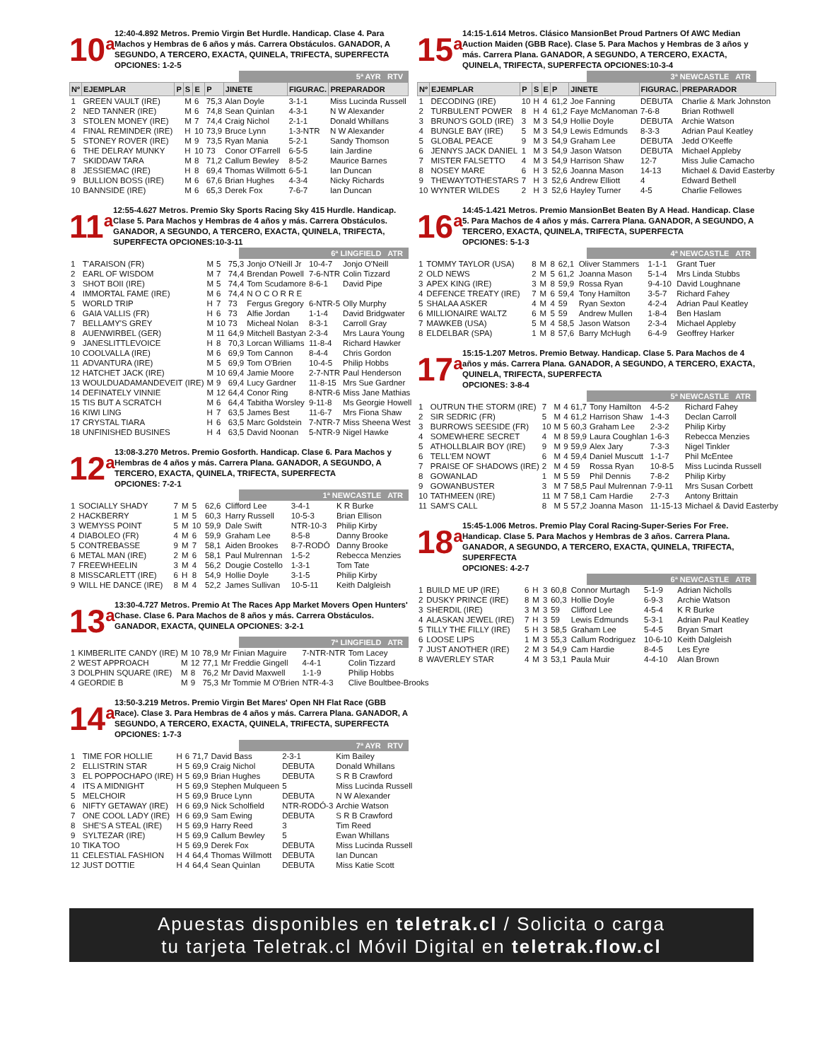10<sup>a</sup>
12:40-4.892 Metros. Premio Virgin Bet Hurdle. Handicap. Clase 4. Para Machos y Hembras de 6 años y más. Carrera Obstáculos. GANADOR, A SEGUNDO, A TERCERO, EXACTA, QUINELA, TRIFECTA, SUPERFECTA
OPCIONES: 1-2-5
5ª AYR RTV
| Nº | EJEMPLAR | P | S | E | P | JINETE | FIGURAC. | PREPARADOR |
| --- | --- | --- | --- | --- | --- | --- | --- | --- |
| 1 | GREEN VAULT (IRE) | | M | 6 | 75,3 | Alan Doyle | 3-1-1 | Miss Lucinda Russell |
| 2 | NED TANNER (IRE) | | M | 6 | 74,8 | Sean Quinlan | 4-3-1 | N W Alexander |
| 3 | STOLEN MONEY (IRE) | | M | 7 | 74,4 | Craig Nichol | 2-1-1 | Donald Whillans |
| 4 | FINAL REMINDER (IRE) | | H | 10 | 73,9 | Bruce Lynn | 1-3-NTR | N W Alexander |
| 5 | STONEY ROVER (IRE) | | M | 9 | 73,5 | Ryan Mania | 5-2-1 | Sandy Thomson |
| 6 | THE DELRAY MUNKY | | H | 10 | 73 | Conor O'Farrell | 6-5-5 | Iain Jardine |
| 7 | SKIDDAW TARA | | M | 8 | 71,2 | Callum Bewley | 8-5-2 | Maurice Barnes |
| 8 | JESSIEMAC (IRE) | | H | 8 | 69,4 | Thomas Willmott | 6-5-1 | Ian Duncan |
| 9 | BULLION BOSS (IRE) | | M | 6 | 67,6 | Brian Hughes | 4-3-4 | Nicky Richards |
| 10 | BANNSIDE (IRE) | | M | 6 | 65,3 | Derek Fox | 7-6-7 | Ian Duncan |
11<sup>a</sup>
12:55-4.627 Metros. Premio Sky Sports Racing Sky 415 Hurdle. Handicap. Clase 5. Para Machos y Hembras de 4 años y más. Carrera Obstáculos. GANADOR, A SEGUNDO, A TERCERO, EXACTA, QUINELA, TRIFECTA, SUPERFECTA OPCIONES:10-3-11
6ª LINGFIELD ATR
| 1 | T'ARAISON (FR) | M | 5 | 75,3 | Jonjo O'Neill Jr | 10-4-7 | Jonjo O'Neill |
| 2 | EARL OF WISDOM | M | 7 | 74,4 | Brendan Powell | 7-6-NTR | Colin Tizzard |
| 3 | SHOT BOII (IRE) | M | 5 | 74,4 | Tom Scudamore | 8-6-1 | David Pipe |
| 4 | IMMORTAL FAME (IRE) | M | 6 | 74,4 | N O C O R R E | | |
| 5 | WORLD TRIP | H | 7 | 73 | Fergus Gregory | 6-NTR-5 | Olly Murphy |
| 6 | GAIA VALLIS (FR) | H | 6 | 73 | Alfie Jordan | 1-1-4 | David Bridgwater |
| 7 | BELLAMY'S GREY | M | 10 | 73 | Micheal Nolan | 8-3-1 | Carroll Gray |
| 8 | AUENWIRBEL (GER) | M | 11 | 64,9 | Mitchell Bastyan | 2-3-4 | Mrs Laura Young |
| 9 | JANESLITTLEVOICE | H | 8 | 70,3 | Lorcan Williams | 11-8-4 | Richard Hawker |
| 10 | COOLVALLA (IRE) | M | 6 | 69,9 | Tom Cannon | 8-4-4 | Chris Gordon |
| 11 | ADVANTURA (IRE) | M | 5 | 69,9 | Tom O'Brien | 10-4-5 | Philip Hobbs |
| 12 | HATCHET JACK (IRE) | M | 10 | 69,4 | Jamie Moore | 2-7-NTR | Paul Henderson |
| 13 | WOULDUADAMANDEVEIT (IRE) | M | 9 | 69,4 | Lucy Gardner | 11-8-15 | Mrs Sue Gardner |
| 14 | DEFINATELY VINNIE | M | 12 | 64,4 | Conor Ring | 8-NTR-6 | Miss Jane Mathias |
| 15 | TIS BUT A SCRATCH | M | 6 | 64,4 | Tabitha Worsley | 9-11-8 | Ms Georgie Howell |
| 16 | KIWI LING | H | 7 | 63,5 | James Best | 11-6-7 | Mrs Fiona Shaw |
| 17 | CRYSTAL TIARA | H | 6 | 63,5 | Marc Goldstein | 7-NTR-7 | Miss Sheena West |
| 18 | UNFINISHED BUSINES | H | 4 | 63,5 | David Noonan | 5-NTR-9 | Nigel Hawke |
12<sup>a</sup>
13:08-3.270 Metros. Premio Gosforth. Handicap. Clase 6. Para Machos y Hembras de 4 años y más. Carrera Plana. GANADOR, A SEGUNDO, A TERCERO, EXACTA, QUINELA, TRIFECTA, SUPERFECTA
OPCIONES: 7-2-1
1ª NEWCASTLE ATR
| 1 | SOCIALLY SHADY | 7 | M | 5 | 62,6 | Clifford Lee | 3-4-1 | K R Burke |
| 2 | HACKBERRY | 1 | M | 5 | 60,3 | Harry Russell | 10-5-3 | Brian Ellison |
| 3 | WEMYSS POINT | 5 | M | 10 | 59,9 | Dale Swift | NTR-10-3 | Philip Kirby |
| 4 | DIABOLEO (FR) | 4 | M | 6 | 59,9 | Graham Lee | 8-5-8 | Danny Brooke |
| 5 | CONTREBASSE | 9 | M | 7 | 58,1 | Aiden Brookes | 8-7-RODÓ | Danny Brooke |
| 6 | METAL MAN (IRE) | 2 | M | 6 | 58,1 | Paul Mulrennan | 1-5-2 | Rebecca Menzies |
| 7 | FREEWHEELIN | 3 | M | 4 | 56,2 | Dougie Costello | 1-3-1 | Tom Tate |
| 8 | MISSCARLETT (IRE) | 6 | H | 8 | 54,9 | Hollie Doyle | 3-1-5 | Philip Kirby |
| 9 | WILL HE DANCE (IRE) | 8 | M | 4 | 52,2 | James Sullivan | 10-5-11 | Keith Dalgleish |
13<sup>a</sup>
13:30-4.727 Metros. Premio At The Races App Market Movers Open Hunters' Chase. Clase 6. Para Machos de 8 años y más. Carrera Obstáculos. GANADOR, EXACTA, QUINELA OPCIONES: 3-2-1
7ª LINGFIELD ATR
| 1 | KIMBERLITE CANDY (IRE) | M | 10 | 78,9 | Mr Finian Maguire | 7-NTR-NTR | Tom Lacey |
| 2 | WEST APPROACH | M | 12 | 77,1 | Mr Freddie Gingell | 4-4-1 | Colin Tizzard |
| 3 | DOLPHIN SQUARE (IRE) | M | 8 | 76,2 | Mr David Maxwell | 1-1-9 | Philip Hobbs |
| 4 | GEORDIE B | M | 9 | 75,3 | Mr Tommie M O'Brien | NTR-4-3 | Clive Boultbee-Brooks |
14<sup>a</sup>
13:50-3.219 Metros. Premio Virgin Bet Mares' Open NH Flat Race (GBB Race). Clase 3. Para Hembras de 4 años y más. Carrera Plana. GANADOR, A SEGUNDO, A TERCERO, EXACTA, QUINELA, TRIFECTA, SUPERFECTA
OPCIONES: 1-7-3
7ª AYR RTV
| 1 | TIME FOR HOLLIE | H | 6 | 71,7 | David Bass | 2-3-1 | Kim Bailey |
| 2 | ELLISTRIN STAR | H | 5 | 69,9 | Craig Nichol | DEBUTA | Donald Whillans |
| 3 | EL POPPOCHAPO (IRE) | H | 5 | 69,9 | Brian Hughes | DEBUTA | S R B Crawford |
| 4 | ITS A MIDNIGHT | H | 5 | 69,9 | Stephen Mulqueen | 5 | Miss Lucinda Russell |
| 5 | MELCHOIR | H | 5 | 69,9 | Bruce Lynn | DEBUTA | N W Alexander |
| 6 | NIFTY GETAWAY (IRE) | H | 6 | 69,9 | Nick Scholfield | NTR-RODÓ-3 | Archie Watson |
| 7 | ONE COOL LADY (IRE) | H | 6 | 69,9 | Sam Ewing | DEBUTA | S R B Crawford |
| 8 | SHE'S A STEAL (IRE) | H | 5 | 69,9 | Harry Reed | 3 | Tim Reed |
| 9 | SYLTEZAR (IRE) | H | 5 | 69,9 | Callum Bewley | 5 | Ewan Whillans |
| 10 | TIKA TOO | H | 5 | 69,9 | Derek Fox | DEBUTA | Miss Lucinda Russell |
| 11 | CELESTIAL FASHION | H | 4 | 64,4 | Thomas Willmott | DEBUTA | Ian Duncan |
| 12 | JUST DOTTIE | H | 4 | 64,4 | Sean Quinlan | DEBUTA | Miss Katie Scott |
15<sup>a</sup>
14:15-1.614 Metros. Clásico MansionBet Proud Partners Of AWC Median Auction Maiden (GBB Race). Clase 5. Para Machos y Hembras de 3 años y más. Carrera Plana. GANADOR, A SEGUNDO, A TERCERO, EXACTA, QUINELA, TRIFECTA, SUPERFECTA OPCIONES:10-3-4
3ª NEWCASTLE ATR
| Nº | EJEMPLAR | P | S | E | P | JINETE | FIGURAC. | PREPARADOR |
| --- | --- | --- | --- | --- | --- | --- | --- | --- |
| 1 | DECODING (IRE) | 10 | H | 4 | 61,2 | Joe Fanning | DEBUTA | Charlie & Mark Johnston |
| 2 | TURBULENT POWER | 8 | H | 4 | 61,2 | Faye McManoman | 7-6-8 | Brian Rothwell |
| 3 | BRUNO'S GOLD (IRE) | 3 | M | 3 | 54,9 | Hollie Doyle | DEBUTA | Archie Watson |
| 4 | BUNGLE BAY (IRE) | 5 | M | 3 | 54,9 | Lewis Edmunds | 8-3-3 | Adrian Paul Keatley |
| 5 | GLOBAL PEACE | 9 | M | 3 | 54,9 | Graham Lee | DEBUTA | Jedd O'Keeffe |
| 6 | JENNYS JACK DANIEL | 1 | M | 3 | 54,9 | Jason Watson | DEBUTA | Michael Appleby |
| 7 | MISTER FALSETTO | 4 | M | 3 | 54,9 | Harrison Shaw | 12-7 | Miss Julie Camacho |
| 8 | NOSEY MARE | 6 | H | 3 | 52,6 | Joanna Mason | 14-13 | Michael & David Easterby |
| 9 | THEWAYTOTHESTARS | 7 | H | 3 | 52,6 | Andrew Elliott | 4 | Edward Bethell |
| 10 | WYNTER WILDES | 2 | H | 3 | 52,6 | Hayley Turner | 4-5 | Charlie Fellowes |
16<sup>a</sup>
14:45-1.421 Metros. Premio MansionBet Beaten By A Head. Handicap. Clase 5. Para Machos de 4 años y más. Carrera Plana. GANADOR, A SEGUNDO, A TERCERO, EXACTA, QUINELA, TRIFECTA, SUPERFECTA
OPCIONES: 5-1-3
4ª NEWCASTLE ATR
| 1 | TOMMY TAYLOR (USA) | 8 | M | 8 | 62,1 | Oliver Stammers | 1-1-1 | Grant Tuer |
| 2 | OLD NEWS | 2 | M | 5 | 61,2 | Joanna Mason | 5-1-4 | Mrs Linda Stubbs |
| 3 | APEX KING (IRE) | 3 | M | 8 | 59,9 | Rossa Ryan | 9-4-10 | David Loughnane |
| 4 | DEFENCE TREATY (IRE) | 7 | M | 6 | 59,4 | Tony Hamilton | 3-5-7 | Richard Fahey |
| 5 | SHALAA ASKER | 4 | M | 4 | 59 | Ryan Sexton | 4-2-4 | Adrian Paul Keatley |
| 6 | MILLIONAIRE WALTZ | 6 | M | 5 | 59 | Andrew Mullen | 1-8-4 | Ben Haslam |
| 7 | MAWKEB (USA) | 5 | M | 4 | 58,5 | Jason Watson | 2-3-4 | Michael Appleby |
| 8 | ELDELBAR (SPA) | 1 | M | 8 | 57,6 | Barry McHugh | 6-4-9 | Geoffrey Harker |
17<sup>a</sup>
15:15-1.207 Metros. Premio Betway. Handicap. Clase 5. Para Machos de 4 años y más. Carrera Plana. GANADOR, A SEGUNDO, A TERCERO, EXACTA, QUINELA, TRIFECTA, SUPERFECTA
OPCIONES: 3-8-4
5ª NEWCASTLE ATR
| 1 | OUTRUN THE STORM (IRE) | 7 | M | 4 | 61,7 | Tony Hamilton | 4-5-2 | Richard Fahey |
| 2 | SIR SEDRIC (FR) | 5 | M | 4 | 61,2 | Harrison Shaw | 1-4-3 | Declan Carroll |
| 3 | BURROWS SEESIDE (FR) | 10 | M | 5 | 60,3 | Graham Lee | 2-3-2 | Philip Kirby |
| 4 | SOMEWHERE SECRET | 4 | M | 8 | 59,9 | Laura Coughlan | 1-6-3 | Rebecca Menzies |
| 5 | ATHOLLBLAIR BOY (IRE) | 9 | M | 9 | 59,9 | Alex Jary | 7-3-3 | Nigel Tinkler |
| 6 | TELL'EM NOWT | 6 | M | 4 | 59,4 | Daniel Muscutt | 1-1-7 | Phil McEntee |
| 7 | PRAISE OF SHADOWS (IRE) | 2 | M | 4 | 59 | Rossa Ryan | 10-8-5 | Miss Lucinda Russell |
| 8 | GOWANLAD | 1 | M | 5 | 59 | Phil Dennis | 7-8-2 | Philip Kirby |
| 9 | GOWANBUSTER | 3 | M | 7 | 58,5 | Paul Mulrennan | 7-9-11 | Mrs Susan Corbett |
| 10 | TATHMEEN (IRE) | 11 | M | 7 | 58,1 | Cam Hardie | 2-7-3 | Antony Brittain |
| 11 | SAM'S CALL | 8 | M | 5 | 57,2 | Joanna Mason | 11-15-13 | Michael & David Easterby |
18<sup>a</sup>
15:45-1.006 Metros. Premio Play Coral Racing-Super-Series For Free. Handicap. Clase 5. Para Machos y Hembras de 3 años. Carrera Plana. GANADOR, A SEGUNDO, A TERCERO, EXACTA, QUINELA, TRIFECTA, SUPERFECTA
OPCIONES: 4-2-7
6ª NEWCASTLE ATR
| 1 | BUILD ME UP (IRE) | 6 | H | 3 | 60,8 | Connor Murtagh | 5-1-9 | Adrian Nicholls |
| 2 | DUSKY PRINCE (IRE) | 8 | M | 3 | 60,3 | Hollie Doyle | 6-9-3 | Archie Watson |
| 3 | SHERDIL (IRE) | 3 | M | 3 | 59 | Clifford Lee | 4-5-4 | K R Burke |
| 4 | ALASKAN JEWEL (IRE) | 7 | H | 3 | 59 | Lewis Edmunds | 5-3-1 | Adrian Paul Keatley |
| 5 | TILLY THE FILLY (IRE) | 5 | H | 3 | 58,5 | Graham Lee | 5-4-5 | Bryan Smart |
| 6 | LOOSE LIPS | 1 | M | 3 | 55,3 | Callum Rodriguez | 10-6-10 | Keith Dalgleish |
| 7 | JUST ANOTHER (IRE) | 2 | M | 3 | 54,9 | Cam Hardie | 8-4-5 | Les Eyre |
| 8 | WAVERLEY STAR | 4 | M | 3 | 53,1 | Paula Muir | 4-4-10 | Alan Brown |
Apuestas disponibles en teletrak.cl / Solicita o carga
tu tarjeta Teletrak.cl Móvil Digital en teletrak.flow.cl